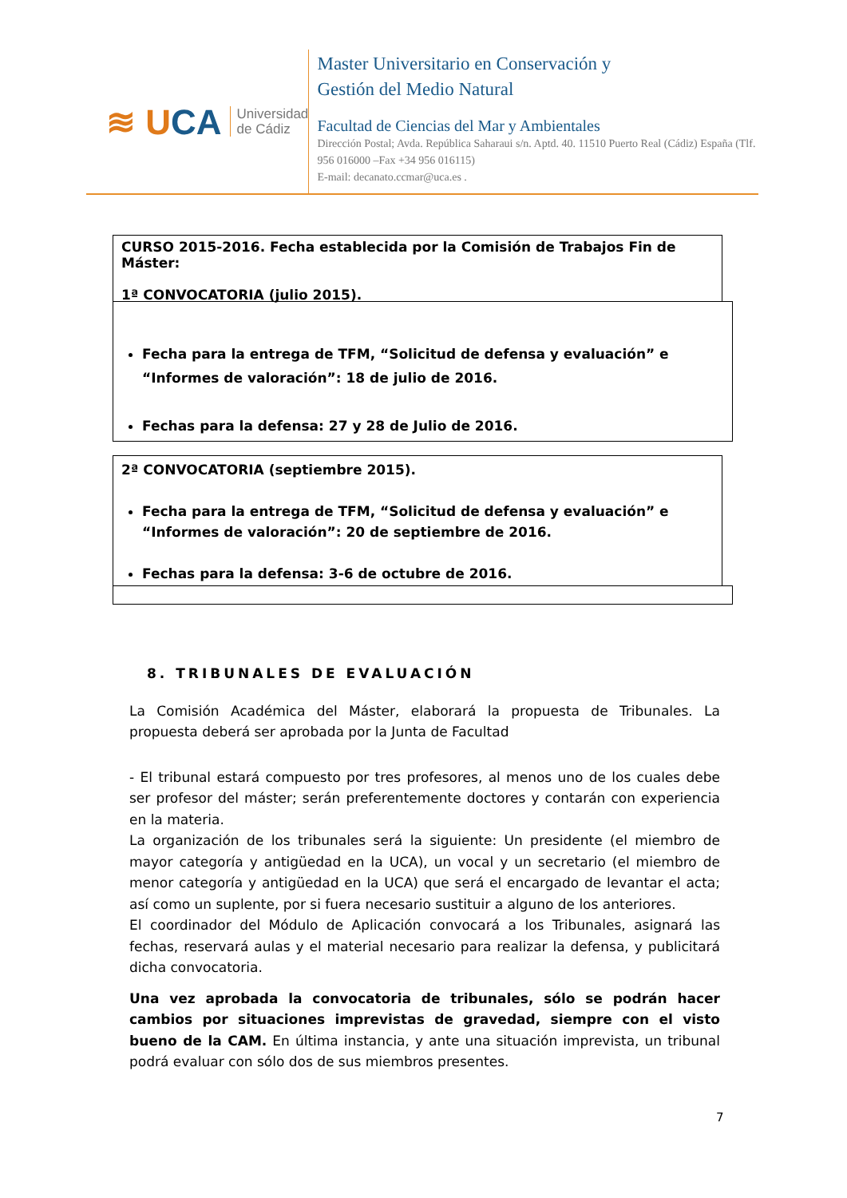≋ UCA
Universidad
de Cádiz
Master Universitario en Conservación y
Gestión del Medio Natural
Facultad de Ciencias del Mar y Ambientales
Dirección Postal; Avda. República Saharaui s/n. Aptd. 40. 11510 Puerto Real (Cádiz) España (Tlf. 956 016000 –Fax +34 956 016115)
E-mail: decanato.ccmar@uca.es .
CURSO 2015-2016. Fecha establecida por la Comisión de Trabajos Fin de Máster:
1ª CONVOCATORIA (julio 2015).
Fecha para la entrega de TFM, “Solicitud de defensa y evaluación” e “Informes de valoración”: 18 de julio de 2016.
Fechas para la defensa: 27 y 28 de Julio de 2016.
2ª CONVOCATORIA (septiembre 2015).
Fecha para la entrega de TFM, “Solicitud de defensa y evaluación” e “Informes de valoración”: 20 de septiembre de 2016.
Fechas para la defensa: 3-6 de octubre de 2016.
8. TRIBUNALES DE EVALUACIÓN
La Comisión Académica del Máster, elaborará la propuesta de Tribunales. La propuesta deberá ser aprobada por la Junta de Facultad
- El tribunal estará compuesto por tres profesores, al menos uno de los cuales debe ser profesor del máster; serán preferentemente doctores y contarán con experiencia en la materia.
La organización de los tribunales será la siguiente: Un presidente (el miembro de mayor categoría y antigüedad en la UCA), un vocal y un secretario (el miembro de menor categoría y antigüedad en la UCA) que será el encargado de levantar el acta; así como un suplente, por si fuera necesario sustituir a alguno de los anteriores.
El coordinador del Módulo de Aplicación convocará a los Tribunales, asignará las fechas, reservará aulas y el material necesario para realizar la defensa, y publicitará dicha convocatoria.
Una vez aprobada la convocatoria de tribunales, sólo se podrán hacer cambios por situaciones imprevistas de gravedad, siempre con el visto bueno de la CAM. En última instancia, y ante una situación imprevista, un tribunal podrá evaluar con sólo dos de sus miembros presentes.
7